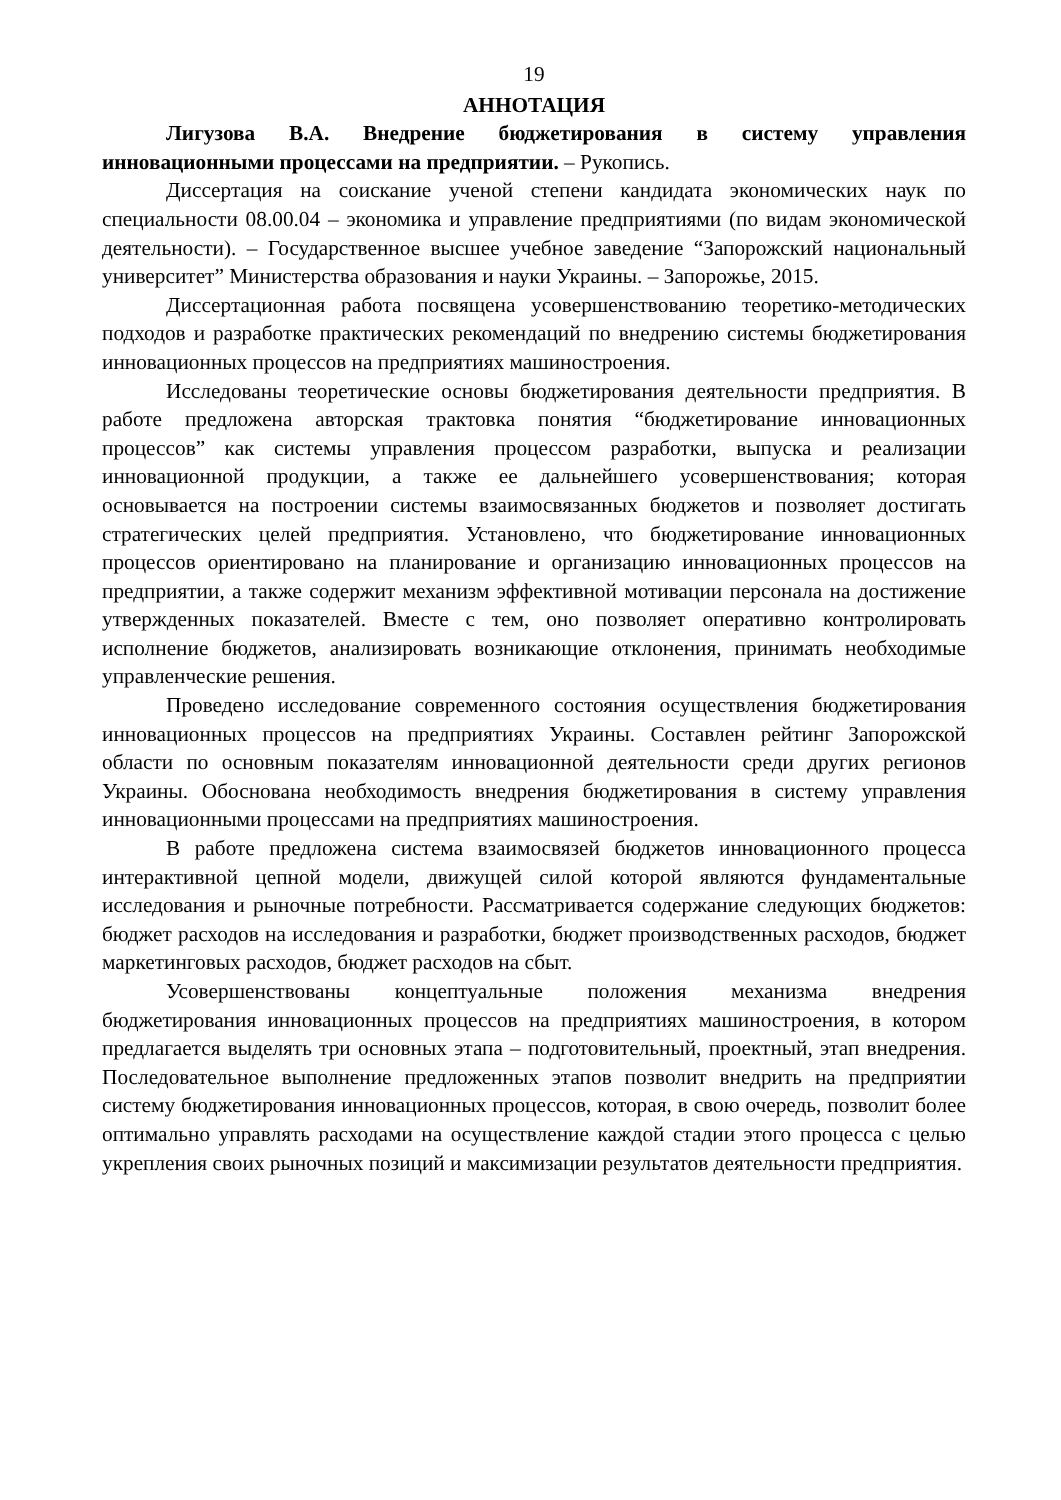19
АННОТАЦИЯ
Лигузова В.А. Внедрение бюджетирования в систему управления инновационными процессами на предприятии. – Рукопись.
Диссертация на соискание ученой степени кандидата экономических наук по специальности 08.00.04 – экономика и управление предприятиями (по видам экономической деятельности). – Государственное высшее учебное заведение “Запорожский национальный университет” Министерства образования и науки Украины. – Запорожье, 2015.
Диссертационная работа посвящена усовершенствованию теоретико-методических подходов и разработке практических рекомендаций по внедрению системы бюджетирования инновационных процессов на предприятиях машиностроения.
Исследованы теоретические основы бюджетирования деятельности предприятия. В работе предложена авторская трактовка понятия “бюджетирование инновационных процессов” как системы управления процессом разработки, выпуска и реализации инновационной продукции, а также ее дальнейшего усовершенствования; которая основывается на построении системы взаимосвязанных бюджетов и позволяет достигать стратегических целей предприятия. Установлено, что бюджетирование инновационных процессов ориентировано на планирование и организацию инновационных процессов на предприятии, а также содержит механизм эффективной мотивации персонала на достижение утвержденных показателей. Вместе с тем, оно позволяет оперативно контролировать исполнение бюджетов, анализировать возникающие отклонения, принимать необходимые управленческие решения.
Проведено исследование современного состояния осуществления бюджетирования инновационных процессов на предприятиях Украины. Составлен рейтинг Запорожской области по основным показателям инновационной деятельности среди других регионов Украины. Обоснована необходимость внедрения бюджетирования в систему управления инновационными процессами на предприятиях машиностроения.
В работе предложена система взаимосвязей бюджетов инновационного процесса интерактивной цепной модели, движущей силой которой являются фундаментальные исследования и рыночные потребности. Рассматривается содержание следующих бюджетов: бюджет расходов на исследования и разработки, бюджет производственных расходов, бюджет маркетинговых расходов, бюджет расходов на сбыт.
Усовершенствованы концептуальные положения механизма внедрения бюджетирования инновационных процессов на предприятиях машиностроения, в котором предлагается выделять три основных этапа – подготовительный, проектный, этап внедрения. Последовательное выполнение предложенных этапов позволит внедрить на предприятии систему бюджетирования инновационных процессов, которая, в свою очередь, позволит более оптимально управлять расходами на осуществление каждой стадии этого процесса с целью укрепления своих рыночных позиций и максимизации результатов деятельности предприятия.